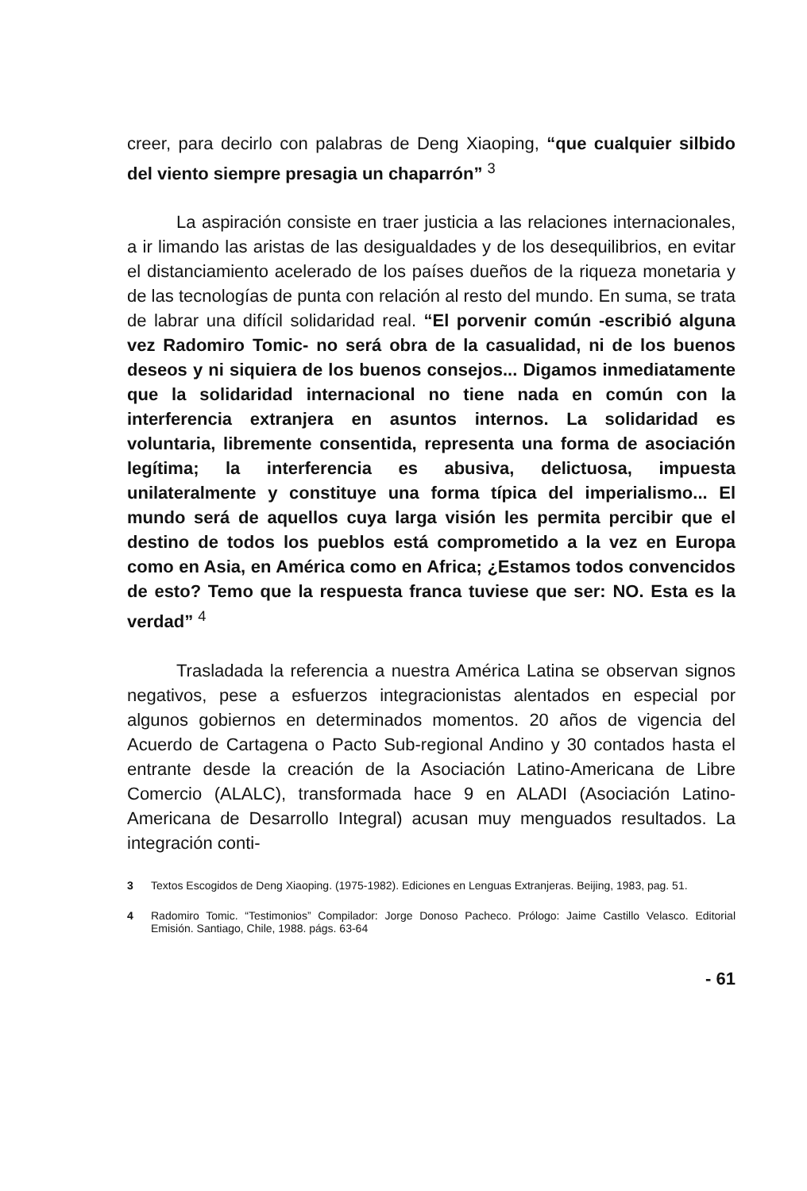creer, para decirlo con palabras de Deng Xiaoping, “que cualquier silbido del viento siempre presagia un chaparrón” <sup>3</sup>
La aspiración consiste en traer justicia a las relaciones internacionales, a ir limando las aristas de las desigualdades y de los desequilibrios, en evitar el distanciamiento acelerado de los países dueños de la riqueza monetaria y de las tecnologías de punta con relación al resto del mundo. En suma, se trata de labrar una difícil solidaridad real. “El porvenir común -escribió alguna vez Radomiro Tomic- no será obra de la casualidad, ni de los buenos deseos y ni siquiera de los buenos consejos... Digamos inmediatamente que la solidaridad internacional no tiene nada en común con la interferencia extranjera en asuntos internos. La solidaridad es voluntaria, libremente consentida, representa una forma de asociación legítima; la interferencia es abusiva, delictuosa, impuesta unilateralmente y constituye una forma típica del imperialismo... El mundo será de aquellos cuya larga visión les permita percibir que el destino de todos los pueblos está comprometido a la vez en Europa como en Asia, en América como en Africa; ¿Estamos todos convencidos de esto? Temo que la respuesta franca tuviese que ser: NO. Esta es la verdad” <sup>4</sup>
Trasladada la referencia a nuestra América Latina se observan signos negativos, pese a esfuerzos integracionistas alentados en especial por algunos gobiernos en determinados momentos. 20 años de vigencia del Acuerdo de Cartagena o Pacto Sub-regional Andino y 30 contados hasta el entrante desde la creación de la Asociación Latino-Americana de Libre Comercio (ALALC), transformada hace 9 en ALADI (Asociación Latino-Americana de Desarrollo Integral) acusan muy menguados resultados. La integración conti-
3 Textos Escogidos de Deng Xiaoping. (1975-1982). Ediciones en Lenguas Extranjeras. Beijing, 1983, pag. 51.
4 Radomiro Tomic. “Testimonios” Compilador: Jorge Donoso Pacheco. Prólogo: Jaime Castillo Velasco. Editorial Emisión. Santiago, Chile, 1988. págs. 63-64
- 61